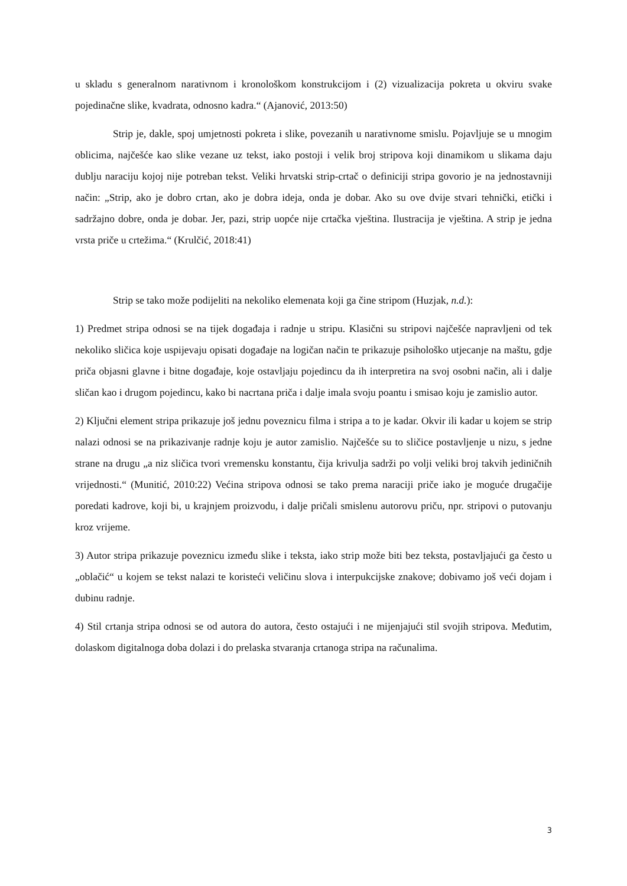u skladu s generalnom narativnom i kronološkom konstrukcijom i (2) vizualizacija pokreta u okviru svake pojedinačne slike, kvadrata, odnosno kadra.“ (Ajanović, 2013:50)
Strip je, dakle, spoj umjetnosti pokreta i slike, povezanih u narativnome smislu. Pojavljuje se u mnogim oblicima, najčešće kao slike vezane uz tekst, iako postoji i velik broj stripova koji dinamikom u slikama daju dublju naraciju kojoj nije potreban tekst. Veliki hrvatski strip-crtač o definiciji stripa govorio je na jednostavniji način: „Strip, ako je dobro crtan, ako je dobra ideja, onda je dobar. Ako su ove dvije stvari tehnički, etički i sadržajno dobre, onda je dobar. Jer, pazi, strip uopće nije crtačka vještina. Ilustracija je vještina. A strip je jedna vrsta priče u crtežima.“ (Krulčić, 2018:41)
Strip se tako može podijeliti na nekoliko elemenata koji ga čine stripom (Huzjak, n.d.):
1) Predmet stripa odnosi se na tijek događaja i radnje u stripu. Klasični su stripovi najčešće napravljeni od tek nekoliko sličica koje uspijevaju opisati događaje na logičan način te prikazuje psihološko utjecanje na maštu, gdje priča objasni glavne i bitne događaje, koje ostavljaju pojedincu da ih interpretira na svoj osobni način, ali i dalje sličan kao i drugom pojedincu, kako bi nacrtana priča i dalje imala svoju poantu i smisao koju je zamislio autor.
2) Ključni element stripa prikazuje još jednu poveznicu filma i stripa a to je kadar. Okvir ili kadar u kojem se strip nalazi odnosi se na prikazivanje radnje koju je autor zamislio. Najčešće su to sličice postavljenje u nizu, s jedne strane na drugu „a niz sličica tvori vremensku konstantu, čija krivulja sadrži po volji veliki broj takvih jediničnih vrijednosti.“ (Munitić, 2010:22) Većina stripova odnosi se tako prema naraciji priče iako je moguće drugačije poredati kadrove, koji bi, u krajnjem proizvodu, i dalje pričali smislenu autorovu priču, npr. stripovi o putovanju kroz vrijeme.
3) Autor stripa prikazuje poveznicu između slike i teksta, iako strip može biti bez teksta, postavljajući ga često u „oblačić“ u kojem se tekst nalazi te koristeći veličinu slova i interpukcijske znakove; dobivamo još veći dojam i dubinu radnje.
4) Stil crtanja stripa odnosi se od autora do autora, često ostajući i ne mijenjajući stil svojih stripova. Međutim, dolaskom digitalnoga doba dolazi i do prelaska stvaranja crtanoga stripa na računalima.
3